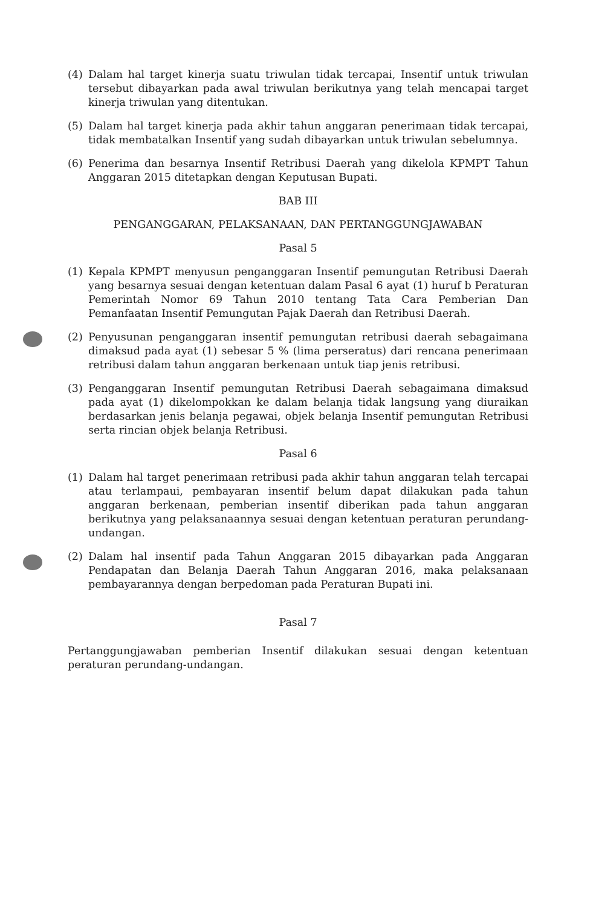(4) Dalam hal target kinerja suatu triwulan tidak tercapai, Insentif untuk triwulan tersebut dibayarkan pada awal triwulan berikutnya yang telah mencapai target kinerja triwulan yang ditentukan.
(5) Dalam hal target kinerja pada akhir tahun anggaran penerimaan tidak tercapai, tidak membatalkan Insentif yang sudah dibayarkan untuk triwulan sebelumnya.
(6) Penerima dan besarnya Insentif Retribusi Daerah yang dikelola KPMPT Tahun Anggaran 2015 ditetapkan dengan Keputusan Bupati.
BAB III
PENGANGGARAN, PELAKSANAAN, DAN PERTANGGUNGJAWABAN
Pasal 5
(1) Kepala KPMPT menyusun penganggaran Insentif pemungutan Retribusi Daerah yang besarnya sesuai dengan ketentuan dalam Pasal 6 ayat (1) huruf b Peraturan Pemerintah Nomor 69 Tahun 2010 tentang Tata Cara Pemberian Dan Pemanfaatan Insentif Pemungutan Pajak Daerah dan Retribusi Daerah.
(2) Penyusunan penganggaran insentif pemungutan retribusi daerah sebagaimana dimaksud pada ayat (1) sebesar 5 % (lima perseratus) dari rencana penerimaan retribusi dalam tahun anggaran berkenaan untuk tiap jenis retribusi.
(3) Penganggaran Insentif pemungutan Retribusi Daerah sebagaimana dimaksud pada ayat (1) dikelompokkan ke dalam belanja tidak langsung yang diuraikan berdasarkan jenis belanja pegawai, objek belanja Insentif pemungutan Retribusi serta rincian objek belanja Retribusi.
Pasal 6
(1) Dalam hal target penerimaan retribusi pada akhir tahun anggaran telah tercapai atau terlampaui, pembayaran insentif belum dapat dilakukan pada tahun anggaran berkenaan, pemberian insentif diberikan pada tahun anggaran berikutnya yang pelaksanaannya sesuai dengan ketentuan peraturan perundang-undangan.
(2) Dalam hal insentif pada Tahun Anggaran 2015 dibayarkan pada Anggaran Pendapatan dan Belanja Daerah Tahun Anggaran 2016, maka pelaksanaan pembayarannya dengan berpedoman pada Peraturan Bupati ini.
Pasal 7
Pertanggungjawaban pemberian Insentif dilakukan sesuai dengan ketentuan peraturan perundang-undangan.